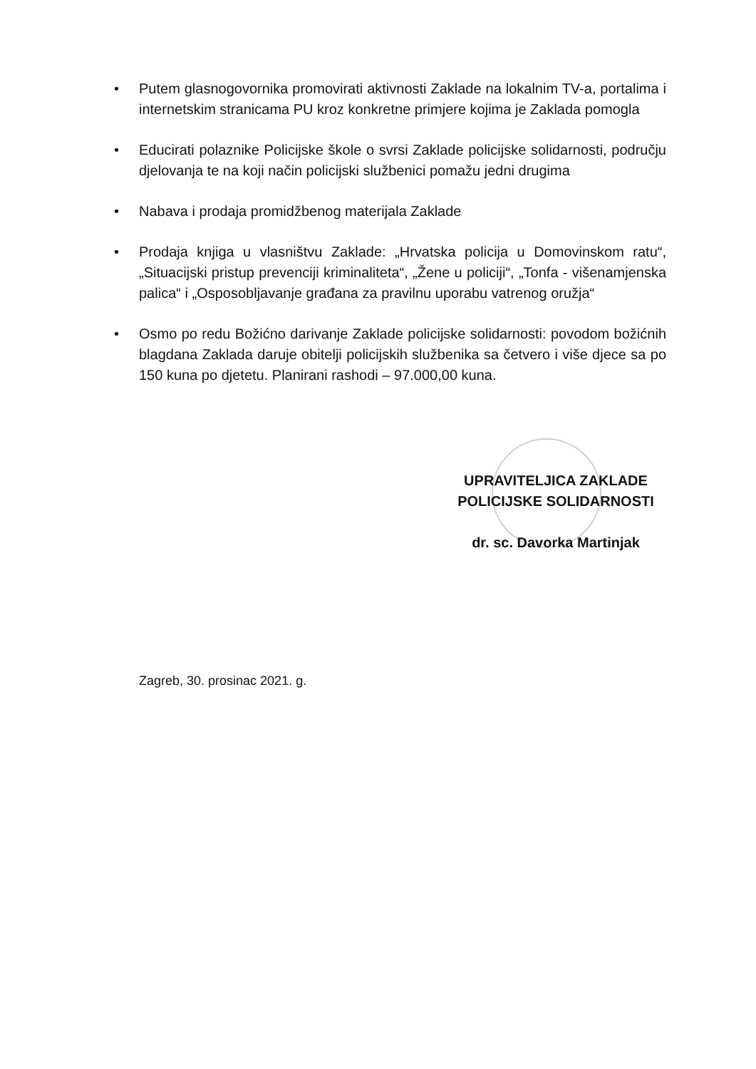• Putem glasnogovornika promovirati aktivnosti Zaklade na lokalnim TV-a, portalima i internetskim stranicama PU kroz konkretne primjere kojima je Zaklada pomogla
• Educirati polaznike Policijske škole o svrsi Zaklade policijske solidarnosti, području djelovanja te na koji način policijski službenici pomažu jedni drugima
• Nabava i prodaja promidžbenog materijala Zaklade
• Prodaja knjiga u vlasništvu Zaklade: „Hrvatska policija u Domovinskom ratu“, „Situacijski pristup prevenciji kriminaliteta“, „Žene u policiji“, „Tonfa - višenamjenska palica“ i „Osposobljavanje građana za pravilnu uporabu vatrenog oružja“
• Osmo po redu Božićno darivanje Zaklade policijske solidarnosti: povodom božićnih blagdana Zaklada daruje obitelji policijskih službenika sa četvero i više djece sa po 150 kuna po djetetu. Planirani rashodi – 97.000,00 kuna.
UPRAVITELJICA ZAKLADE
POLICIJSKE SOLIDARNOSTI
dr. sc. Davorka Martinjak
Zagreb, 30. prosinac 2021. g.